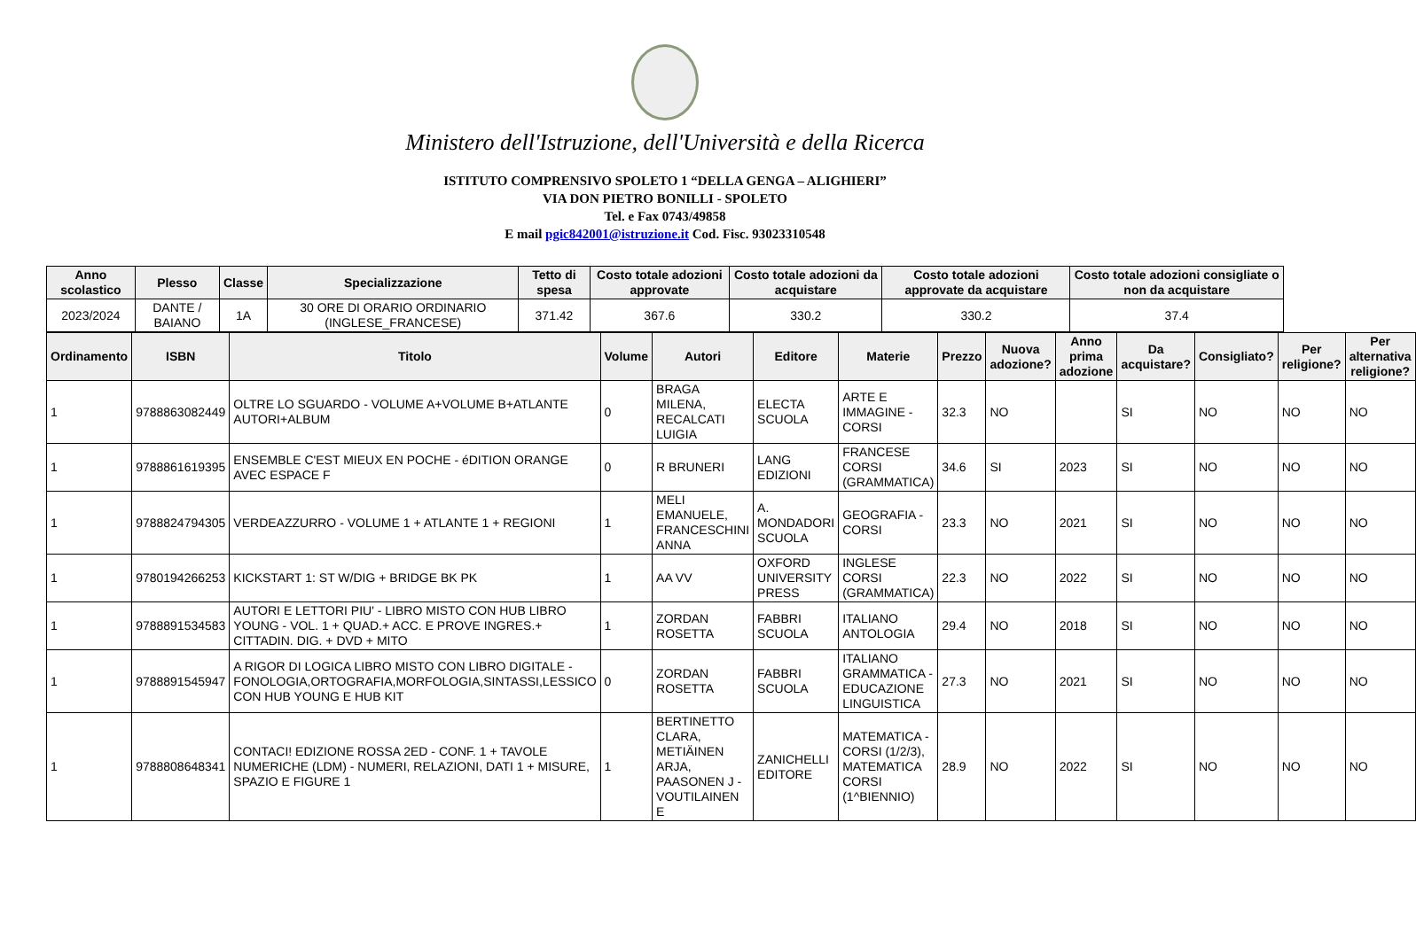Ministero dell'Istruzione, dell'Università e della Ricerca
ISTITUTO COMPRENSIVO SPOLETO 1 “DELLA GENGA – ALIGHIERI”
VIA DON PIETRO BONILLI - SPOLETO
Tel. e Fax 0743/49858
E mail pgic842001@istruzione.it Cod. Fisc. 93023310548
| Anno scolastico | Plesso | Classe | Specializzazione | Tetto di spesa | Costo totale adozioni approvate | Costo totale adozioni da acquistare | Costo totale adozioni approvate da acquistare | Costo totale adozioni consigliate o non da acquistare |
| --- | --- | --- | --- | --- | --- | --- | --- | --- |
| 2023/2024 | DANTE / BAIANO | 1A | 30 ORE DI ORARIO ORDINARIO (INGLESE_FRANCESE) | 371.42 | 367.6 | 330.2 | 330.2 | 37.4 |
| Ordinamento | ISBN | Titolo | Volume | Autori | Editore | Materie | Prezzo | Nuova adozione? | Anno prima adozione | Da acquistare? | Consigliato? | Per religione? | Per alternativa religione? |
| --- | --- | --- | --- | --- | --- | --- | --- | --- | --- | --- | --- | --- | --- |
| 1 | 9788863082449 | OLTRE LO SGUARDO - VOLUME A+VOLUME B+ATLANTE AUTORI+ALBUM | 0 | BRAGA MILENA, RECALCATI LUIGIA | ELECTA SCUOLA | ARTE E IMMAGINE - CORSI | 32.3 | NO | | SI | NO | NO | NO |
| 1 | 9788861619395 | ENSEMBLE C'EST MIEUX EN POCHE - éDITION ORANGE AVEC ESPACE F | 0 | R BRUNERI | LANG EDIZIONI | FRANCESE CORSI (GRAMMATICA) | 34.6 | SI | 2023 | SI | NO | NO | NO |
| 1 | 9788824794305 | VERDEAZZURRO - VOLUME 1 + ATLANTE 1 + REGIONI | 1 | MELI EMANUELE, FRANCESCHINI ANNA | A. MONDADORI SCUOLA | GEOGRAFIA - CORSI | 23.3 | NO | 2021 | SI | NO | NO | NO |
| 1 | 9780194266253 | KICKSTART 1: ST W/DIG + BRIDGE BK PK | 1 | AA VV | OXFORD UNIVERSITY PRESS | INGLESE CORSI (GRAMMATICA) | 22.3 | NO | 2022 | SI | NO | NO | NO |
| 1 | 9788891534583 | AUTORI E LETTORI PIU' - LIBRO MISTO CON HUB LIBRO YOUNG - VOL. 1 + QUAD.+ ACC. E PROVE INGRES.+ CITTADIN. DIG. + DVD + MITO | 1 | ZORDAN ROSETTA | FABBRI SCUOLA | ITALIANO ANTOLOGIA | 29.4 | NO | 2018 | SI | NO | NO | NO |
| 1 | 9788891545947 | A RIGOR DI LOGICA LIBRO MISTO CON LIBRO DIGITALE - FONOLOGIA,ORTOGRAFIA,MORFOLOGIA,SINTASSI,LESSICO CON HUB YOUNG E HUB KIT | 0 | ZORDAN ROSETTA | FABBRI SCUOLA | ITALIANO GRAMMATICA - EDUCAZIONE LINGUISTICA | 27.3 | NO | 2021 | SI | NO | NO | NO |
| 1 | 9788808648341 | CONTACI! EDIZIONE ROSSA 2ED - CONF. 1 + TAVOLE NUMERICHE (LDM) - NUMERI, RELAZIONI, DATI 1 + MISURE, SPAZIO E FIGURE 1 | 1 | BERTINETTO CLARA, METIÄINEN ARJA, PAASONEN J - VOUTILAINEN E | ZANICHELLI EDITORE | MATEMATICA - CORSI (1/2/3), MATEMATICA CORSI (1^BIENNIO) | 28.9 | NO | 2022 | SI | NO | NO | NO |